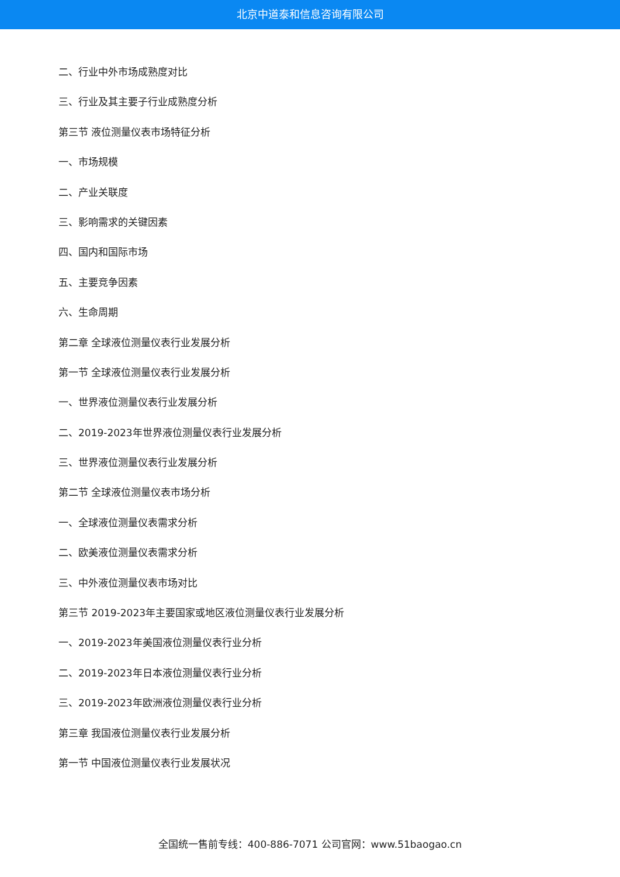北京中道泰和信息咨询有限公司
二、行业中外市场成熟度对比
三、行业及其主要子行业成熟度分析
第三节 液位测量仪表市场特征分析
一、市场规模
二、产业关联度
三、影响需求的关键因素
四、国内和国际市场
五、主要竞争因素
六、生命周期
第二章 全球液位测量仪表行业发展分析
第一节 全球液位测量仪表行业发展分析
一、世界液位测量仪表行业发展分析
二、2019-2023年世界液位测量仪表行业发展分析
三、世界液位测量仪表行业发展分析
第二节 全球液位测量仪表市场分析
一、全球液位测量仪表需求分析
二、欧美液位测量仪表需求分析
三、中外液位测量仪表市场对比
第三节 2019-2023年主要国家或地区液位测量仪表行业发展分析
一、2019-2023年美国液位测量仪表行业分析
二、2019-2023年日本液位测量仪表行业分析
三、2019-2023年欧洲液位测量仪表行业分析
第三章 我国液位测量仪表行业发展分析
第一节 中国液位测量仪表行业发展状况
全国统一售前专线：400-886-7071 公司官网：www.51baogao.cn